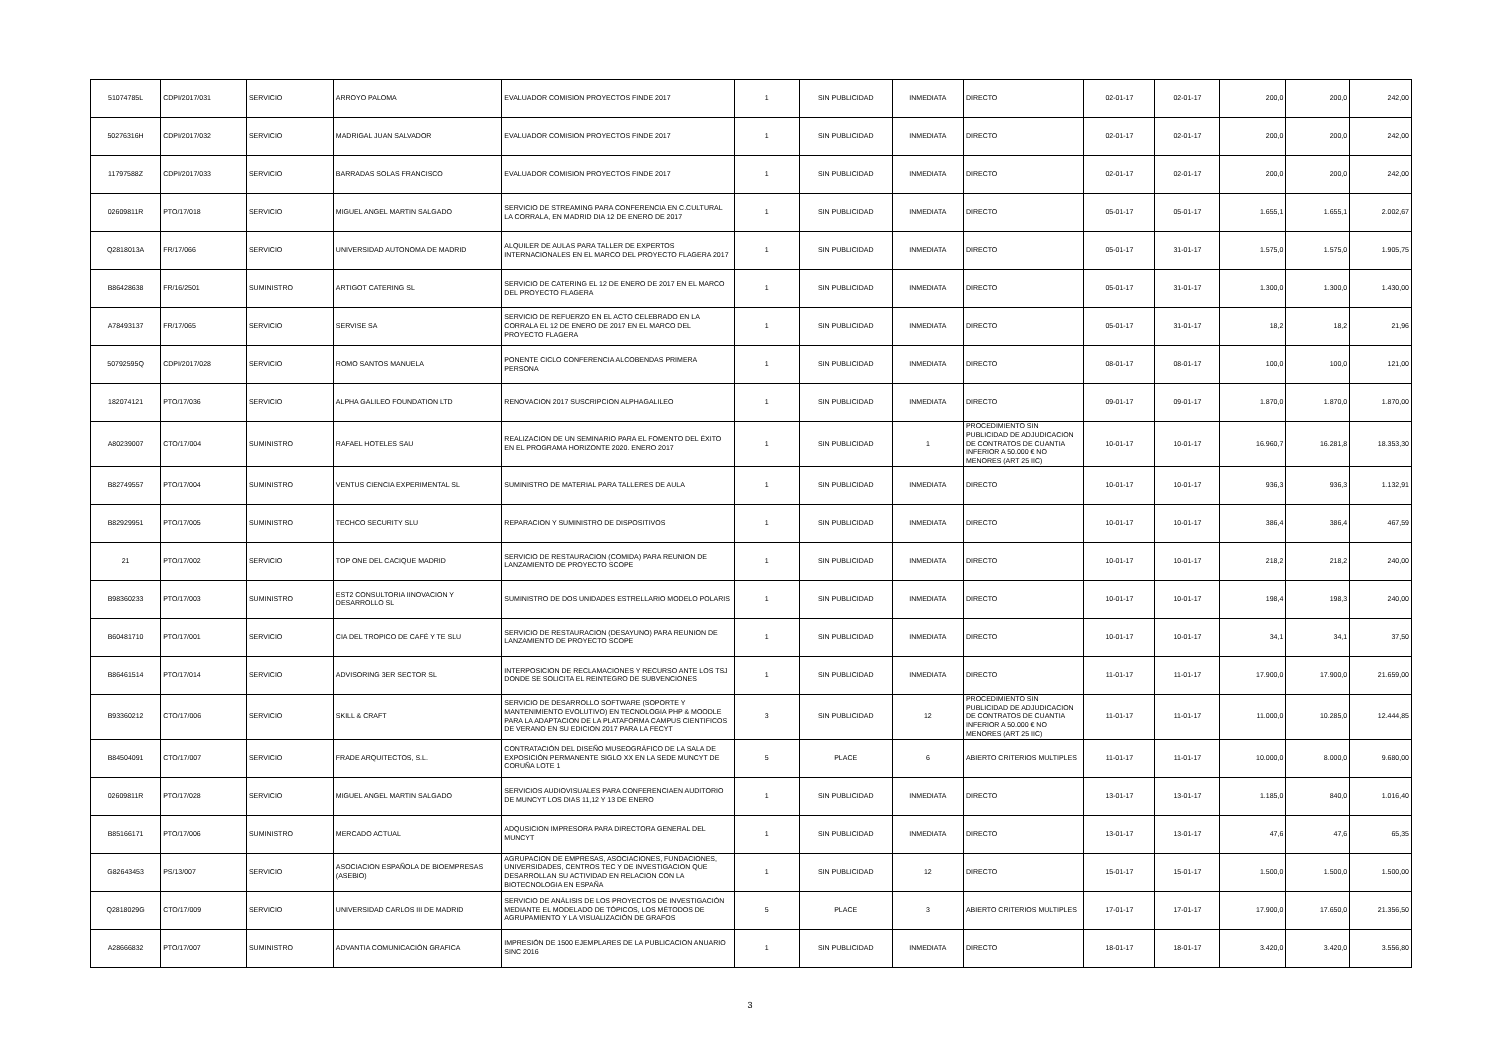| 51074785L | CDPI/2017/031 | SERVICIO | ARROYO PALOMA | EVALUADOR COMISION PROYECTOS FINDE 2017 | 1 | SIN PUBLICIDAD | INMEDIATA | DIRECTO | 02-01-17 | 02-01-17 | 200,0 | 200,0 | 242,00 |
| 50276316H | CDPI/2017/032 | SERVICIO | MADRIGAL JUAN SALVADOR | EVALUADOR COMISION PROYECTOS FINDE 2017 | 1 | SIN PUBLICIDAD | INMEDIATA | DIRECTO | 02-01-17 | 02-01-17 | 200,0 | 200,0 | 242,00 |
| 11797588Z | CDPI/2017/033 | SERVICIO | BARRADAS SOLAS FRANCISCO | EVALUADOR COMISION PROYECTOS FINDE 2017 | 1 | SIN PUBLICIDAD | INMEDIATA | DIRECTO | 02-01-17 | 02-01-17 | 200,0 | 200,0 | 242,00 |
| 02609811R | PTO/17/018 | SERVICIO | MIGUEL ANGEL MARTIN SALGADO | SERVICIO DE STREAMING PARA CONFERENCIA EN C.CULTURAL LA CORRALA, EN MADRID DIA 12 DE ENERO DE 2017 | 1 | SIN PUBLICIDAD | INMEDIATA | DIRECTO | 05-01-17 | 05-01-17 | 1.655,1 | 1.655,1 | 2.002,67 |
| Q2818013A | FR/17/066 | SERVICIO | UNIVERSIDAD AUTONOMA DE MADRID | ALQUILER DE AULAS PARA TALLER DE EXPERTOS INTERNACIONALES EN EL MARCO DEL PROYECTO FLAGERA 2017 | 1 | SIN PUBLICIDAD | INMEDIATA | DIRECTO | 05-01-17 | 31-01-17 | 1.575,0 | 1.575,0 | 1.905,75 |
| B86428638 | FR/16/2501 | SUMINISTRO | ARTIGOT CATERING SL | SERVICIO DE CATERING EL 12 DE ENERO DE 2017 EN EL MARCO DEL PROYECTO FLAGERA | 1 | SIN PUBLICIDAD | INMEDIATA | DIRECTO | 05-01-17 | 31-01-17 | 1.300,0 | 1.300,0 | 1.430,00 |
| A78493137 | FR/17/065 | SERVICIO | SERVISE SA | SERVICIO DE REFUERZO EN EL ACTO CELEBRADO EN LA CORRALA EL 12 DE ENERO DE 2017 EN EL MARCO DEL PROYECTO FLAGERA | 1 | SIN PUBLICIDAD | INMEDIATA | DIRECTO | 05-01-17 | 31-01-17 | 18,2 | 18,2 | 21,96 |
| 50792595Q | CDPI/2017/028 | SERVICIO | ROMO SANTOS MANUELA | PONENTE CICLO CONFERENCIA ALCOBENDAS PRIMERA PERSONA | 1 | SIN PUBLICIDAD | INMEDIATA | DIRECTO | 08-01-17 | 08-01-17 | 100,0 | 100,0 | 121,00 |
| 182074121 | PTO/17/036 | SERVICIO | ALPHA GALILEO FOUNDATION LTD | RENOVACION 2017 SUSCRIPCION ALPHAGALILEO | 1 | SIN PUBLICIDAD | INMEDIATA | DIRECTO | 09-01-17 | 09-01-17 | 1.870,0 | 1.870,0 | 1.870,00 |
| A80239007 | CTO/17/004 | SUMINISTRO | RAFAEL HOTELES SAU | REALIZACION DE UN SEMINARIO PARA EL FOMENTO DEL ÉXITO EN EL PROGRAMA HORIZONTE 2020. ENERO 2017 | 1 | SIN PUBLICIDAD | 1 | PROCEDIMIENTO SIN PUBLICIDAD DE ADJUDICACION DE CONTRATOS DE CUANTIA INFERIOR A 50.000 € NO MENORES (ART 25 IIC) | 10-01-17 | 10-01-17 | 16.960,7 | 16.281,8 | 18.353,30 |
| B82749557 | PTO/17/004 | SUMINISTRO | VENTUS CIENCIA EXPERIMENTAL SL | SUMINISTRO DE MATERIAL PARA TALLERES DE AULA | 1 | SIN PUBLICIDAD | INMEDIATA | DIRECTO | 10-01-17 | 10-01-17 | 936,3 | 936,3 | 1.132,91 |
| B82929951 | PTO/17/005 | SUMINISTRO | TECHCO SECURITY SLU | REPARACION Y SUMINISTRO DE DISPOSITIVOS | 1 | SIN PUBLICIDAD | INMEDIATA | DIRECTO | 10-01-17 | 10-01-17 | 386,4 | 386,4 | 467,59 |
| 21 | PTO/17/002 | SERVICIO | TOP ONE DEL CACIQUE MADRID | SERVICIO DE RESTAURACION (COMIDA) PARA REUNION DE LANZAMIENTO DE PROYECTO SCOPE | 1 | SIN PUBLICIDAD | INMEDIATA | DIRECTO | 10-01-17 | 10-01-17 | 218,2 | 218,2 | 240,00 |
| B98360233 | PTO/17/003 | SUMINISTRO | EST2 CONSULTORIA IINOVACION Y DESARROLLO SL | SUMINISTRO DE DOS UNIDADES ESTRELLARIO MODELO POLARIS | 1 | SIN PUBLICIDAD | INMEDIATA | DIRECTO | 10-01-17 | 10-01-17 | 198,4 | 198,3 | 240,00 |
| B60481710 | PTO/17/001 | SERVICIO | CIA DEL TROPICO DE CAFÉ Y TE SLU | SERVICIO DE RESTAURACION (DESAYUNO) PARA REUNION DE LANZAMIENTO DE PROYECTO SCOPE | 1 | SIN PUBLICIDAD | INMEDIATA | DIRECTO | 10-01-17 | 10-01-17 | 34,1 | 34,1 | 37,50 |
| B86461514 | PTO/17/014 | SERVICIO | ADVISORING 3ER SECTOR SL | INTERPOSICION DE RECLAMACIONES Y RECURSO ANTE LOS TSJ DONDE SE SOLICITA EL REINTEGRO DE SUBVENCIONES | 1 | SIN PUBLICIDAD | INMEDIATA | DIRECTO | 11-01-17 | 11-01-17 | 17.900,0 | 17.900,0 | 21.659,00 |
| B93360212 | CTO/17/006 | SERVICIO | SKILL & CRAFT | SERVICIO DE DESARROLLO SOFTWARE (SOPORTE Y MANTENIMIENTO EVOLUTIVO) EN TECNOLOGIA PHP & MOODLE PARA LA ADAPTACION DE LA PLATAFORMA CAMPUS CIENTIFICOS DE VERANO EN SU EDICION 2017 PARA LA FECYT | 3 | SIN PUBLICIDAD | 12 | PROCEDIMIENTO SIN PUBLICIDAD DE ADJUDICACION DE CONTRATOS DE CUANTIA INFERIOR A 50.000 € NO MENORES (ART 25 IIC) | 11-01-17 | 11-01-17 | 11.000,0 | 10.285,0 | 12.444,85 |
| B84504091 | CTO/17/007 | SERVICIO | FRADE ARQUITECTOS, S.L. | CONTRATACIÓN DEL DISEÑO MUSEOGRÁFICO DE LA SALA DE EXPOSICIÓN PERMANENTE SIGLO XX EN LA SEDE MUNCYT DE CORUÑA LOTE 1 | 5 | PLACE | 6 | ABIERTO CRITERIOS MULTIPLES | 11-01-17 | 11-01-17 | 10.000,0 | 8.000,0 | 9.680,00 |
| 02609811R | PTO/17/028 | SERVICIO | MIGUEL ANGEL MARTIN SALGADO | SERVICIOS AUDIOVISUALES PARA CONFERENCIAEN AUDITORIO DE MUNCYT LOS DIAS 11,12 Y 13 DE ENERO | 1 | SIN PUBLICIDAD | INMEDIATA | DIRECTO | 13-01-17 | 13-01-17 | 1.185,0 | 840,0 | 1.016,40 |
| B85166171 | PTO/17/006 | SUMINISTRO | MERCADO ACTUAL | ADQUSICION IMPRESORA PARA DIRECTORA GENERAL DEL MUNCYT | 1 | SIN PUBLICIDAD | INMEDIATA | DIRECTO | 13-01-17 | 13-01-17 | 47,6 | 47,6 | 65,35 |
| G82643453 | PS/13/007 | SERVICIO | ASOCIACION ESPAÑOLA DE BIOEMPRESAS (ASEBIO) | AGRUPACION DE EMPRESAS, ASOCIACIONES, FUNDACIONES, UNIVERSIDADES, CENTROS TEC Y DE INVESTIGACION QUE DESARROLLAN SU ACTIVIDAD EN RELACION CON LA BIOTECNOLOGIA EN ESPAÑA | 1 | SIN PUBLICIDAD | 12 | DIRECTO | 15-01-17 | 15-01-17 | 1.500,0 | 1.500,0 | 1.500,00 |
| Q2818029G | CTO/17/009 | SERVICIO | UNIVERSIDAD CARLOS III DE MADRID | SERVICIO DE ANÁLISIS DE LOS PROYECTOS DE INVESTIGACIÓN MEDIANTE EL MODELADO DE TÓPICOS, LOS MÉTODOS DE AGRUPAMIENTO Y LA VISUALIZACIÓN DE GRAFOS | 5 | PLACE | 3 | ABIERTO CRITERIOS MULTIPLES | 17-01-17 | 17-01-17 | 17.900,0 | 17.650,0 | 21.356,50 |
| A28666832 | PTO/17/007 | SUMINISTRO | ADVANTIA COMUNICACIÓN GRAFICA | IMPRESIÓN DE 1500 EJEMPLARES DE LA PUBLICACION ANUARIO SINC 2016 | 1 | SIN PUBLICIDAD | INMEDIATA | DIRECTO | 18-01-17 | 18-01-17 | 3.420,0 | 3.420,0 | 3.556,80 |
3